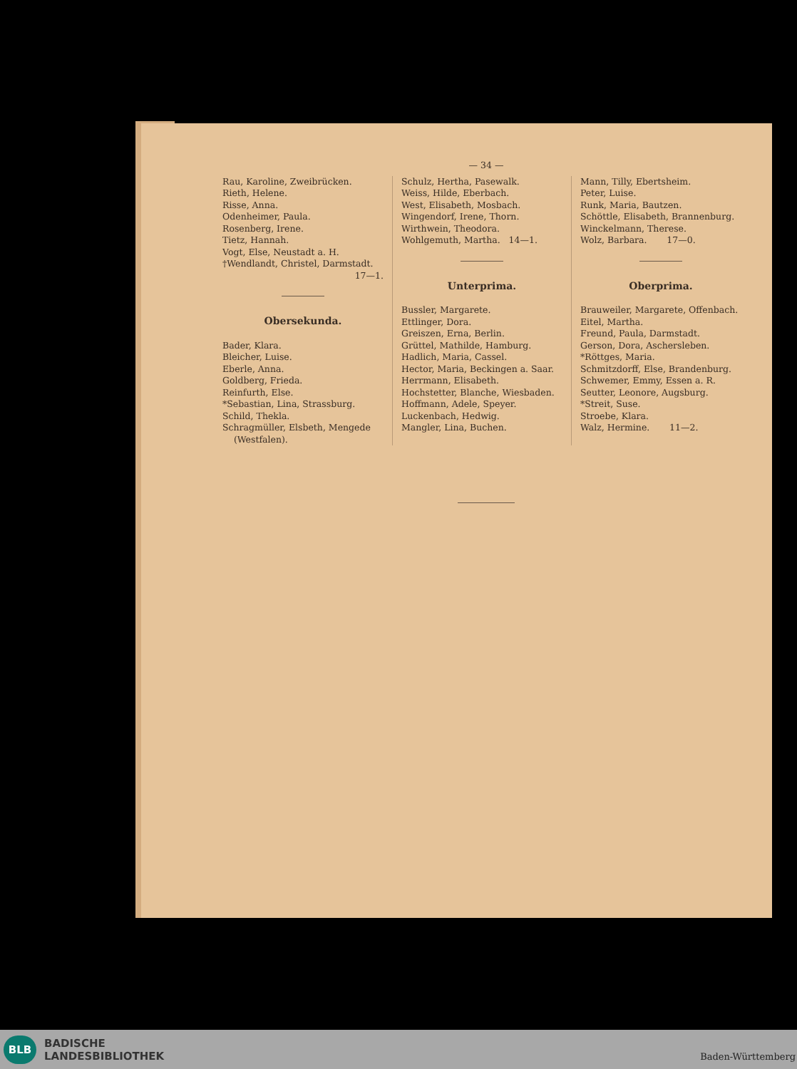— 34 —
Rau, Karoline, Zweibrücken.
Rieth, Helene.
Risse, Anna.
Odenheimer, Paula.
Rosenberg, Irene.
Tietz, Hannah.
Vogt, Else, Neustadt a. H.
†Wendlandt, Christel, Darmstadt.
17—1.
Obersekunda.
Bader, Klara.
Bleicher, Luise.
Eberle, Anna.
Goldberg, Frieda.
Reinfurth, Else.
*Sebastian, Lina, Strassburg.
Schild, Thekla.
Schragmüller, Elsbeth, Mengede
(Westfalen).
Schulz, Hertha, Pasewalk.
Weiss, Hilde, Eberbach.
West, Elisabeth, Mosbach.
Wingendorf, Irene, Thorn.
Wirthwein, Theodora.
Wohlgemuth, Martha. 14—1.
Unterprima.
Bussler, Margarete.
Ettlinger, Dora.
Greiszen, Erna, Berlin.
Grüttel, Mathilde, Hamburg.
Hadlich, Maria, Cassel.
Hector, Maria, Beckingen a. Saar.
Herrmann, Elisabeth.
Hochstetter, Blanche, Wiesbaden.
Hoffmann, Adele, Speyer.
Luckenbach, Hedwig.
Mangler, Lina, Buchen.
Mann, Tilly, Ebertsheim.
Peter, Luise.
Runk, Maria, Bautzen.
Schöttle, Elisabeth, Brannenburg.
Winckelmann, Therese.
Wolz, Barbara. 17—0.
Oberprima.
Brauweiler, Margarete, Offenbach.
Eitel, Martha.
Freund, Paula, Darmstadt.
Gerson, Dora, Aschersleben.
*Röttges, Maria.
Schmitzdorff, Else, Brandenburg.
Schwemer, Emmy, Essen a. R.
Seutter, Leonore, Augsburg.
*Streit, Suse.
Stroebe, Klara.
Walz, Hermine. 11—2.
BLB
BADISCHE
LANDESBIBLIOTHEK
Baden-Württemberg